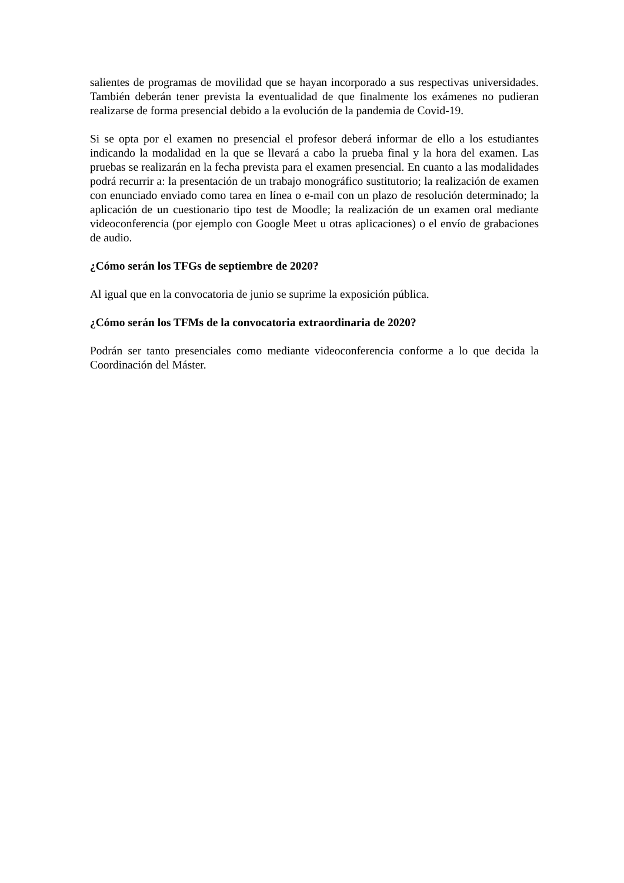salientes de programas de movilidad que se hayan incorporado a sus respectivas universidades. También deberán tener prevista la eventualidad de que finalmente los exámenes no pudieran realizarse de forma presencial debido a la evolución de la pandemia de Covid-19.
Si se opta por el examen no presencial el profesor deberá informar de ello a los estudiantes indicando la modalidad en la que se llevará a cabo la prueba final y la hora del examen. Las pruebas se realizarán en la fecha prevista para el examen presencial. En cuanto a las modalidades podrá recurrir a: la presentación de un trabajo monográfico sustitutorio; la realización de examen con enunciado enviado como tarea en línea o e-mail con un plazo de resolución determinado; la aplicación de un cuestionario tipo test de Moodle; la realización de un examen oral mediante videoconferencia (por ejemplo con Google Meet u otras aplicaciones) o el envío de grabaciones de audio.
¿Cómo serán los TFGs de septiembre de 2020?
Al igual que en la convocatoria de junio se suprime la exposición pública.
¿Cómo serán los TFMs de la convocatoria extraordinaria de 2020?
Podrán ser tanto presenciales como mediante videoconferencia conforme a lo que decida la Coordinación del Máster.